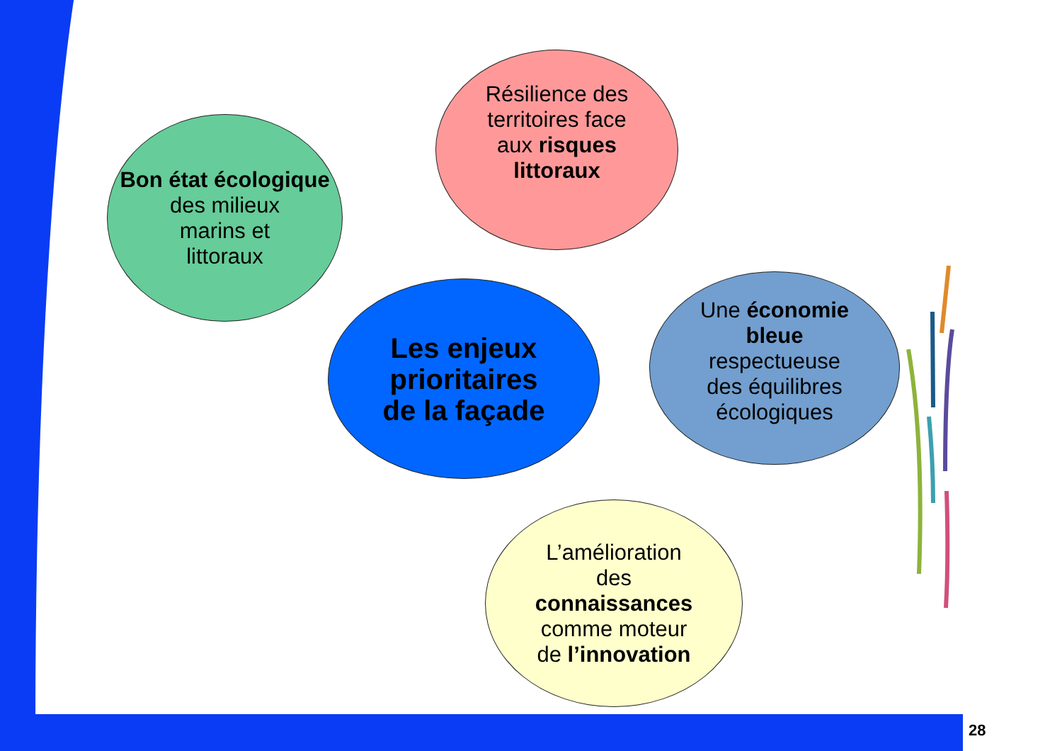Bon état écologique
des milieux
marins et
littoraux
Résilience des
territoires face
aux risques
littoraux
Les enjeux
prioritaires
de la façade
Une économie
bleue
respectueuse
des équilibres
écologiques
L’amélioration
des
connaissances
comme moteur
de l’innovation
28